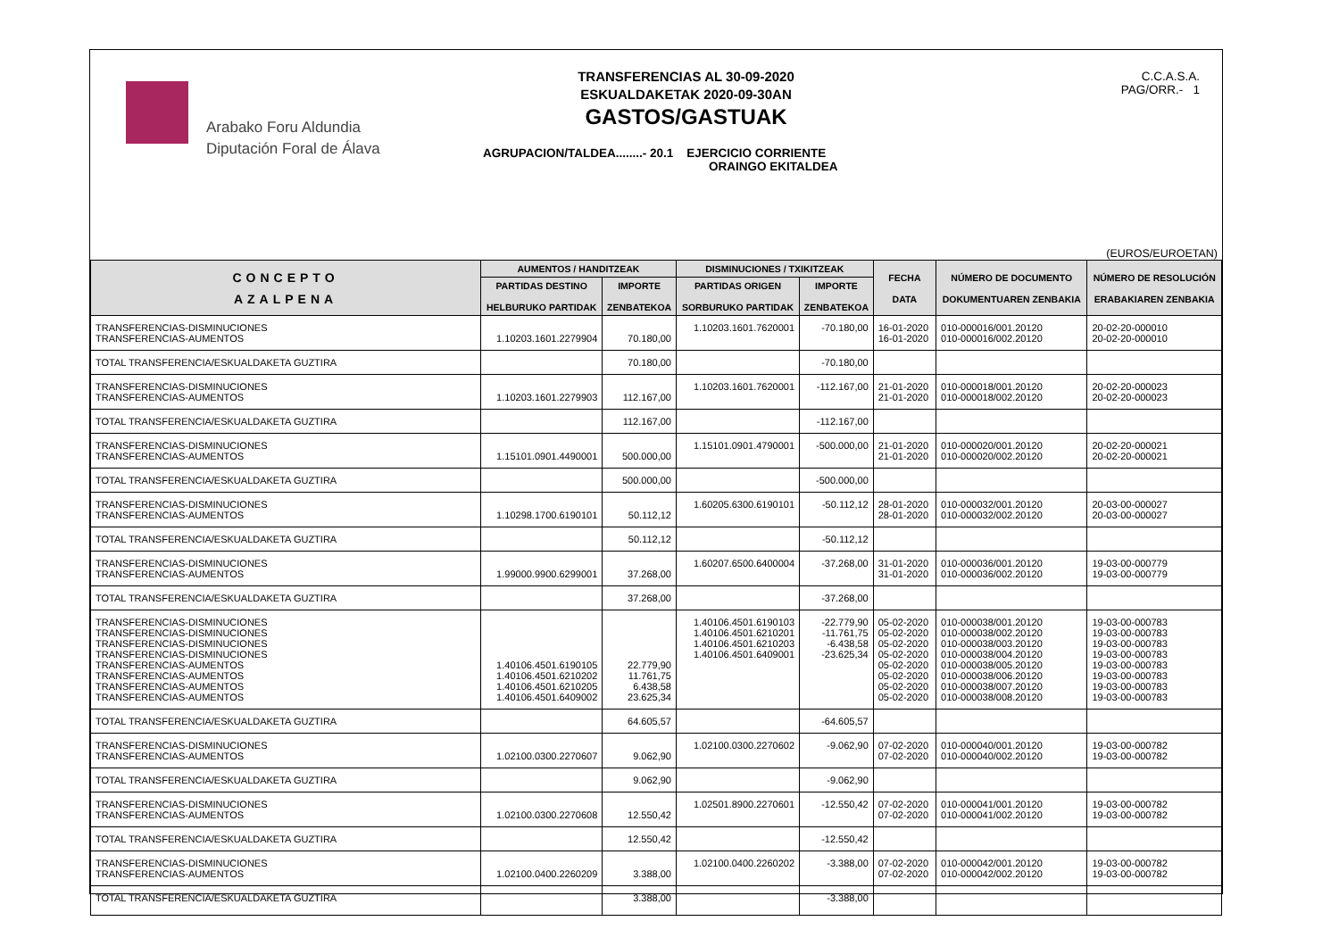Arabako Foru Aldundia
Diputación Foral de Álava
TRANSFERENCIAS AL 30-09-2020
ESKUALDAKETAK 2020-09-30AN
GASTOS/GASTUAK
AGRUPACION/TALDEA........- 20.1 EJERCICIO CORRIENTE
ORAINGO EKITALDEA
C.C.A.S.A.
PAG/ORR.- 1
(EUROS/EUROETAN)
| CONCEPTO AZALPENA | AUMENTOS / HANDITZEAK | | DISMINUCIONES / TXIKITZEAK | | FECHA DATA | NÚMERO DE DOCUMENTO DOKUMENTUAREN ZENBAKIA | NÚMERO DE RESOLUCIÓN ERABAKIAREN ZENBAKIA |
| --- | --- | --- | --- | --- | --- | --- | --- |
| | PARTIDAS DESTINO HELBURUKO PARTIDAK | IMPORTE ZENBATEKOA | PARTIDAS ORIGEN SORBURUKO PARTIDAK | IMPORTE ZENBATEKOA | | | |
| TRANSFERENCIAS-DISMINUCIONES TRANSFERENCIAS-AUMENTOS | 1.10203.1601.2279904 | 70.180,00 | 1.10203.1601.7620001 | -70.180,00 | 16-01-2020 16-01-2020 | 010-000016/001.20120 010-000016/002.20120 | 20-02-20-000010 20-02-20-000010 |
| TOTAL TRANSFERENCIA/ESKUALDAKETA GUZTIRA | | 70.180,00 | | -70.180,00 | | | |
| TRANSFERENCIAS-DISMINUCIONES TRANSFERENCIAS-AUMENTOS | 1.10203.1601.2279903 | 112.167,00 | 1.10203.1601.7620001 | -112.167,00 | 21-01-2020 21-01-2020 | 010-000018/001.20120 010-000018/002.20120 | 20-02-20-000023 20-02-20-000023 |
| TOTAL TRANSFERENCIA/ESKUALDAKETA GUZTIRA | | 112.167,00 | | -112.167,00 | | | |
| TRANSFERENCIAS-DISMINUCIONES TRANSFERENCIAS-AUMENTOS | 1.15101.0901.4490001 | 500.000,00 | 1.15101.0901.4790001 | -500.000,00 | 21-01-2020 21-01-2020 | 010-000020/001.20120 010-000020/002.20120 | 20-02-20-000021 20-02-20-000021 |
| TOTAL TRANSFERENCIA/ESKUALDAKETA GUZTIRA | | 500.000,00 | | -500.000,00 | | | |
| TRANSFERENCIAS-DISMINUCIONES TRANSFERENCIAS-AUMENTOS | 1.10298.1700.6190101 | 50.112,12 | 1.60205.6300.6190101 | -50.112,12 | 28-01-2020 28-01-2020 | 010-000032/001.20120 010-000032/002.20120 | 20-03-00-000027 20-03-00-000027 |
| TOTAL TRANSFERENCIA/ESKUALDAKETA GUZTIRA | | 50.112,12 | | -50.112,12 | | | |
| TRANSFERENCIAS-DISMINUCIONES TRANSFERENCIAS-AUMENTOS | 1.99000.9900.6299001 | 37.268,00 | 1.60207.6500.6400004 | -37.268,00 | 31-01-2020 31-01-2020 | 010-000036/001.20120 010-000036/002.20120 | 19-03-00-000779 19-03-00-000779 |
| TOTAL TRANSFERENCIA/ESKUALDAKETA GUZTIRA | | 37.268,00 | | -37.268,00 | | | |
| TRANSFERENCIAS-DISMINUCIONES TRANSFERENCIAS-DISMINUCIONES TRANSFERENCIAS-DISMINUCIONES TRANSFERENCIAS-DISMINUCIONES TRANSFERENCIAS-AUMENTOS TRANSFERENCIAS-AUMENTOS TRANSFERENCIAS-AUMENTOS TRANSFERENCIAS-AUMENTOS | 1.40106.4501.6190105 1.40106.4501.6210202 1.40106.4501.6210205 1.40106.4501.6409002 | 22.779,90 11.761,75 6.438,58 23.625,34 | 1.40106.4501.6190103 1.40106.4501.6210201 1.40106.4501.6210203 1.40106.4501.6409001 | -22.779,90 -11.761,75 -6.438,58 -23.625,34 | 05-02-2020 05-02-2020 05-02-2020 05-02-2020 05-02-2020 05-02-2020 05-02-2020 05-02-2020 | 010-000038/001.20120 010-000038/002.20120 010-000038/003.20120 010-000038/004.20120 010-000038/005.20120 010-000038/006.20120 010-000038/007.20120 010-000038/008.20120 | 19-03-00-000783 19-03-00-000783 19-03-00-000783 19-03-00-000783 19-03-00-000783 19-03-00-000783 19-03-00-000783 19-03-00-000783 |
| TOTAL TRANSFERENCIA/ESKUALDAKETA GUZTIRA | | 64.605,57 | | -64.605,57 | | | |
| TRANSFERENCIAS-DISMINUCIONES TRANSFERENCIAS-AUMENTOS | 1.02100.0300.2270607 | 9.062,90 | 1.02100.0300.2270602 | -9.062,90 | 07-02-2020 07-02-2020 | 010-000040/001.20120 010-000040/002.20120 | 19-03-00-000782 19-03-00-000782 |
| TOTAL TRANSFERENCIA/ESKUALDAKETA GUZTIRA | | 9.062,90 | | -9.062,90 | | | |
| TRANSFERENCIAS-DISMINUCIONES TRANSFERENCIAS-AUMENTOS | 1.02100.0300.2270608 | 12.550,42 | 1.02501.8900.2270601 | -12.550,42 | 07-02-2020 07-02-2020 | 010-000041/001.20120 010-000041/002.20120 | 19-03-00-000782 19-03-00-000782 |
| TOTAL TRANSFERENCIA/ESKUALDAKETA GUZTIRA | | 12.550,42 | | -12.550,42 | | | |
| TRANSFERENCIAS-DISMINUCIONES TRANSFERENCIAS-AUMENTOS | 1.02100.0400.2260209 | 3.388,00 | 1.02100.0400.2260202 | -3.388,00 | 07-02-2020 07-02-2020 | 010-000042/001.20120 010-000042/002.20120 | 19-03-00-000782 19-03-00-000782 |
| TOTAL TRANSFERENCIA/ESKUALDAKETA GUZTIRA | | 3.388,00 | | -3.388,00 | | | |